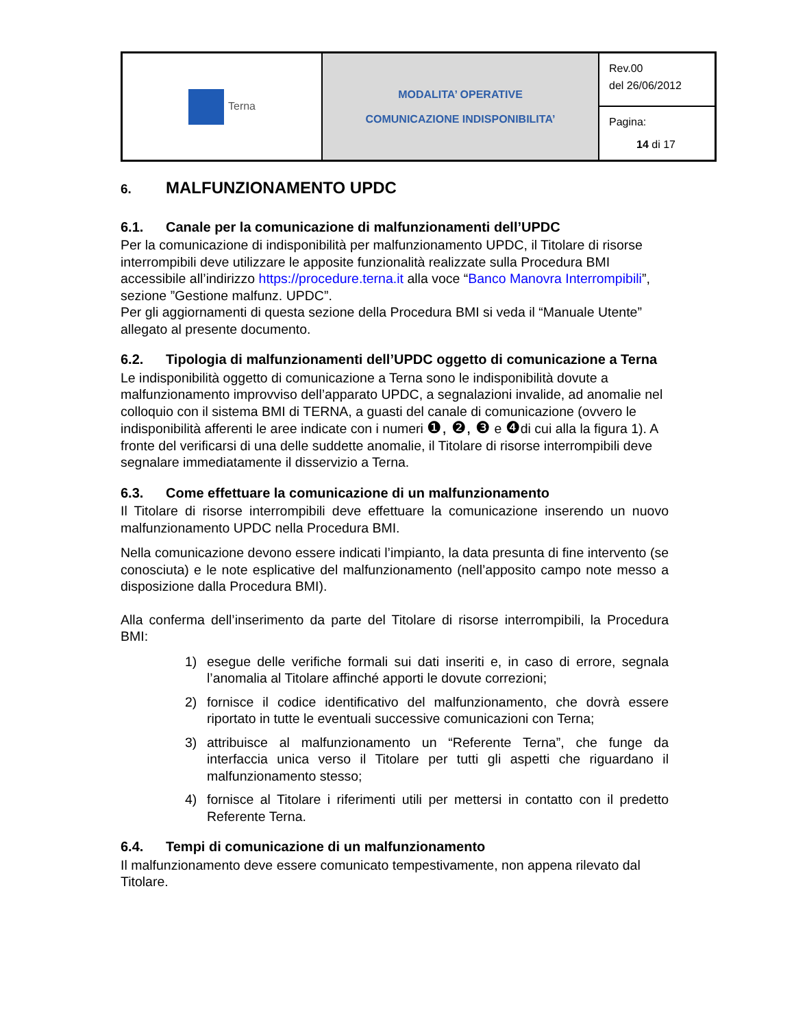| Terna | MODALITA’ OPERATIVE COMUNICAZIONE INDISPONIBILITA’ | Rev.00 del 26/06/2012 |
| | | Pagina: 14 di 17 |
6. MALFUNZIONAMENTO UPDC
6.1. Canale per la comunicazione di malfunzionamenti dell’UPDC
Per la comunicazione di indisponibilità per malfunzionamento UPDC, il Titolare di risorse interrompibili deve utilizzare le apposite funzionalità realizzate sulla Procedura BMI accessibile all’indirizzo https://procedure.terna.it alla voce “Banco Manovra Interrompibili”, sezione ”Gestione malfunz. UPDC”.
Per gli aggiornamenti di questa sezione della Procedura BMI si veda il “Manuale Utente” allegato al presente documento.
6.2. Tipologia di malfunzionamenti dell’UPDC oggetto di comunicazione a Terna
Le indisponibilità oggetto di comunicazione a Terna sono le indisponibilità dovute a malfunzionamento improvviso dell’apparato UPDC, a segnalazioni invalide, ad anomalie nel colloquio con il sistema BMI di TERNA, a guasti del canale di comunicazione (ovvero le indisponibilità afferenti le aree indicate con i numeri ❶, ❷, ❸ e ❹di cui alla la figura 1). A fronte del verificarsi di una delle suddette anomalie, il Titolare di risorse interrompibili deve segnalare immediatamente il disservizio a Terna.
6.3. Come effettuare la comunicazione di un malfunzionamento
Il Titolare di risorse interrompibili deve effettuare la comunicazione inserendo un nuovo malfunzionamento UPDC nella Procedura BMI.
Nella comunicazione devono essere indicati l’impianto, la data presunta di fine intervento (se conosciuta) e le note esplicative del malfunzionamento (nell’apposito campo note messo a disposizione dalla Procedura BMI).
Alla conferma dell’inserimento da parte del Titolare di risorse interrompibili, la Procedura BMI:
1) esegue delle verifiche formali sui dati inseriti e, in caso di errore, segnala l’anomalia al Titolare affinché apporti le dovute correzioni;
2) fornisce il codice identificativo del malfunzionamento, che dovrà essere riportato in tutte le eventuali successive comunicazioni con Terna;
3) attribuisce al malfunzionamento un “Referente Terna”, che funge da interfaccia unica verso il Titolare per tutti gli aspetti che riguardano il malfunzionamento stesso;
4) fornisce al Titolare i riferimenti utili per mettersi in contatto con il predetto Referente Terna.
6.4. Tempi di comunicazione di un malfunzionamento
Il malfunzionamento deve essere comunicato tempestivamente, non appena rilevato dal Titolare.